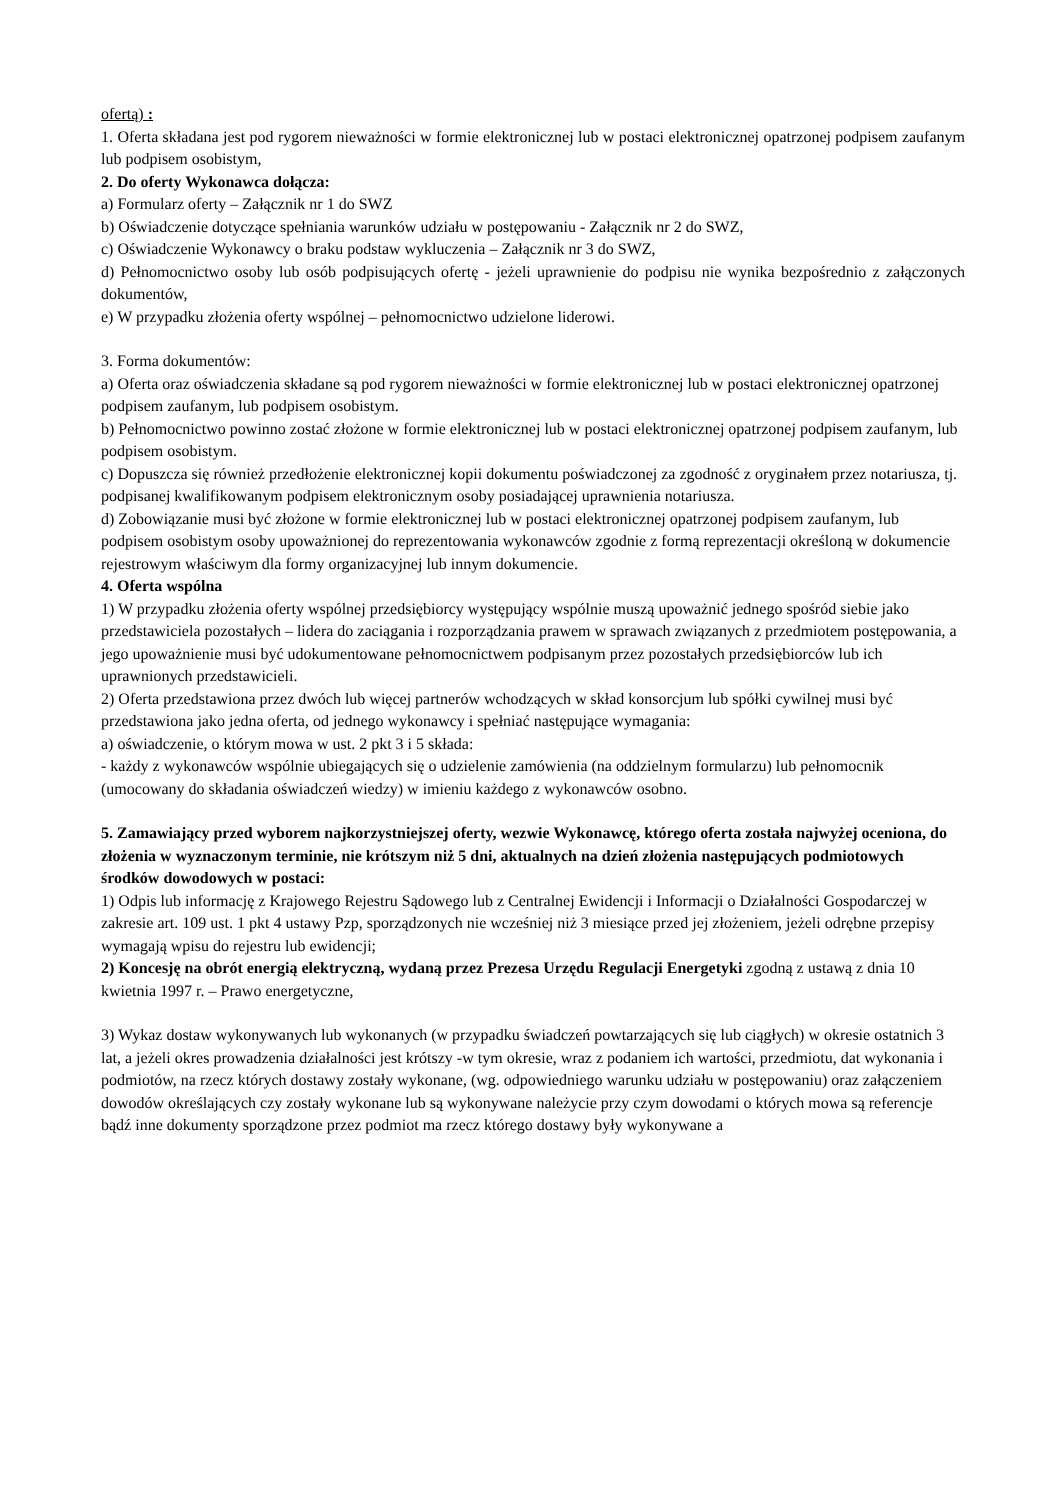ofertą) :
1. Oferta składana jest pod rygorem nieważności w formie elektronicznej lub w postaci elektronicznej opatrzonej podpisem zaufanym lub podpisem osobistym,
2. Do oferty Wykonawca dołącza:
a) Formularz oferty – Załącznik nr 1 do SWZ
b) Oświadczenie dotyczące spełniania warunków udziału w postępowaniu - Załącznik nr 2 do SWZ,
c) Oświadczenie Wykonawcy o braku podstaw wykluczenia – Załącznik nr 3 do SWZ,
d) Pełnomocnictwo osoby lub osób podpisujących ofertę - jeżeli uprawnienie do podpisu nie wynika bezpośrednio z załączonych dokumentów,
e) W przypadku złożenia oferty wspólnej – pełnomocnictwo udzielone liderowi.
3. Forma dokumentów:
a) Oferta oraz oświadczenia składane są pod rygorem nieważności w formie elektronicznej lub w postaci elektronicznej opatrzonej podpisem zaufanym, lub podpisem osobistym.
b) Pełnomocnictwo powinno zostać złożone w formie elektronicznej lub w postaci elektronicznej opatrzonej podpisem zaufanym, lub podpisem osobistym.
c) Dopuszcza się również przedłożenie elektronicznej kopii dokumentu poświadczonej za zgodność z oryginałem przez notariusza, tj. podpisanej kwalifikowanym podpisem elektronicznym osoby posiadającej uprawnienia notariusza.
d) Zobowiązanie musi być złożone w formie elektronicznej lub w postaci elektronicznej opatrzonej podpisem zaufanym, lub podpisem osobistym osoby upoważnionej do reprezentowania wykonawców zgodnie z formą reprezentacji określoną w dokumencie rejestrowym właściwym dla formy organizacyjnej lub innym dokumencie.
4. Oferta wspólna
1) W przypadku złożenia oferty wspólnej przedsiębiorcy występujący wspólnie muszą upoważnić jednego spośród siebie jako przedstawiciela pozostałych – lidera do zaciągania i rozporządzania prawem w sprawach związanych z przedmiotem postępowania, a jego upoważnienie musi być udokumentowane pełnomocnictwem podpisanym przez pozostałych przedsiębiorców lub ich uprawnionych przedstawicieli.
2) Oferta przedstawiona przez dwóch lub więcej partnerów wchodzących w skład konsorcjum lub spółki cywilnej musi być przedstawiona jako jedna oferta, od jednego wykonawcy i spełniać następujące wymagania:
a) oświadczenie, o którym mowa w ust. 2 pkt 3 i 5 składa:
- każdy z wykonawców wspólnie ubiegających się o udzielenie zamówienia (na oddzielnym formularzu) lub pełnomocnik (umocowany do składania oświadczeń wiedzy) w imieniu każdego z wykonawców osobno.
5. Zamawiający przed wyborem najkorzystniejszej oferty, wezwie Wykonawcę, którego oferta została najwyżej oceniona, do złożenia w wyznaczonym terminie, nie krótszym niż 5 dni, aktualnych na dzień złożenia następujących podmiotowych środków dowodowych w postaci:
1) Odpis lub informację z Krajowego Rejestru Sądowego lub z Centralnej Ewidencji i Informacji o Działalności Gospodarczej w zakresie art. 109 ust. 1 pkt 4 ustawy Pzp, sporządzonych nie wcześniej niż 3 miesiące przed jej złożeniem, jeżeli odrębne przepisy wymagają wpisu do rejestru lub ewidencji;
2) Koncesję na obrót energią elektryczną, wydaną przez Prezesa Urzędu Regulacji Energetyki zgodną z ustawą z dnia 10 kwietnia 1997 r. – Prawo energetyczne,
3) Wykaz dostaw wykonywanych lub wykonanych (w przypadku świadczeń powtarzających się lub ciągłych) w okresie ostatnich 3 lat, a jeżeli okres prowadzenia działalności jest krótszy -w tym okresie, wraz z podaniem ich wartości, przedmiotu, dat wykonania i podmiotów, na rzecz których dostawy zostały wykonane, (wg. odpowiedniego warunku udziału w postępowaniu) oraz załączeniem dowodów określających czy zostały wykonane lub są wykonywane należycie przy czym dowodami o których mowa są referencje bądź inne dokumenty sporządzone przez podmiot ma rzecz którego dostawy były wykonywane a